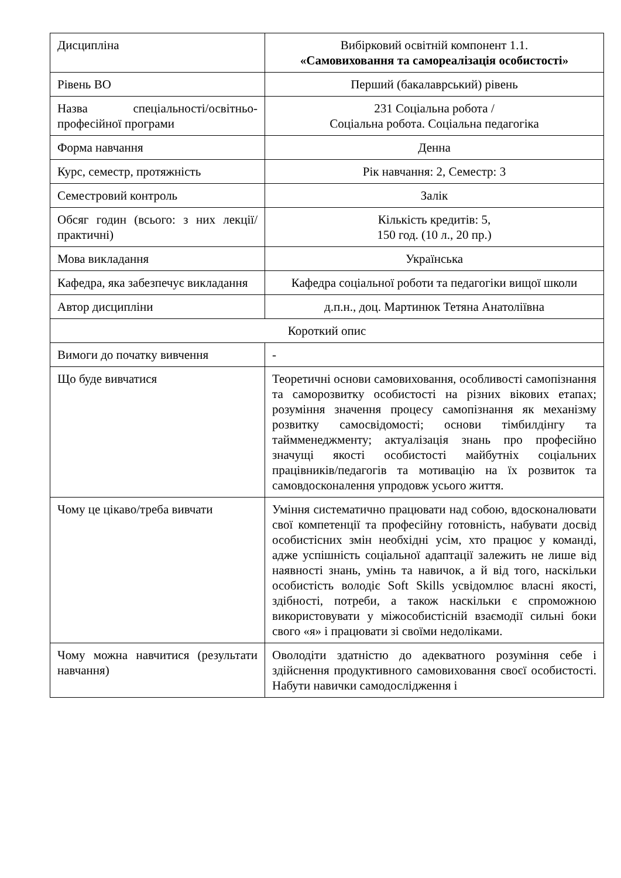| Дисципліна | Вибірковий освітній компонент 1.1. «Самовиховання та самореалізація особистості» |
| Рівень ВО | Перший (бакалаврський) рівень |
| Назва спеціальності/освітньо-професійної програми | 231 Соціальна робота / Соціальна робота. Соціальна педагогіка |
| Форма навчання | Денна |
| Курс, семестр, протяжність | Рік навчання: 2, Семестр: 3 |
| Семестровий контроль | Залік |
| Обсяг годин (всього: з них лекції/практичні) | Кількість кредитів: 5, 150 год. (10 л., 20 пр.) |
| Мова викладання | Українська |
| Кафедра, яка забезпечує викладання | Кафедра соціальної роботи та педагогіки вищої школи |
| Автор дисципліни | д.п.н., доц. Мартинюк Тетяна Анатоліївна |
| Короткий опис | |
| Вимоги до початку вивчення | - |
| Що буде вивчатися | Теоретичні основи самовиховання, особливості самопізнання та саморозвитку особистості на різних вікових етапах; розуміння значення процесу самопізнання як механізму розвитку самосвідомості; основи тімбилдінгу та таймменеджменту; актуалізація знань про професійно значущі якості особистості майбутніх соціальних працівників/педагогів та мотивацію на їх розвиток та самовдосконалення упродовж усього життя. |
| Чому це цікаво/треба вивчати | Уміння систематично працювати над собою, вдосконалювати свої компетенції та професійну готовність, набувати досвід особистісних змін необхідні усім, хто працює у команді, адже успішність соціальної адаптації залежить не лише від наявності знань, умінь та навичок, а й від того, наскільки особистість володіє Soft Skills усвідомлює власні якості, здібності, потреби, а також наскільки є спроможною використовувати у міжособистісній взаємодії сильні боки свого «я» і працювати зі своїми недоліками. |
| Чому можна навчитися (результати навчання) | Оволодіти здатністю до адекватного розуміння себе і здійснення продуктивного самовиховання своєї особистості. Набути навички самодослідження і |